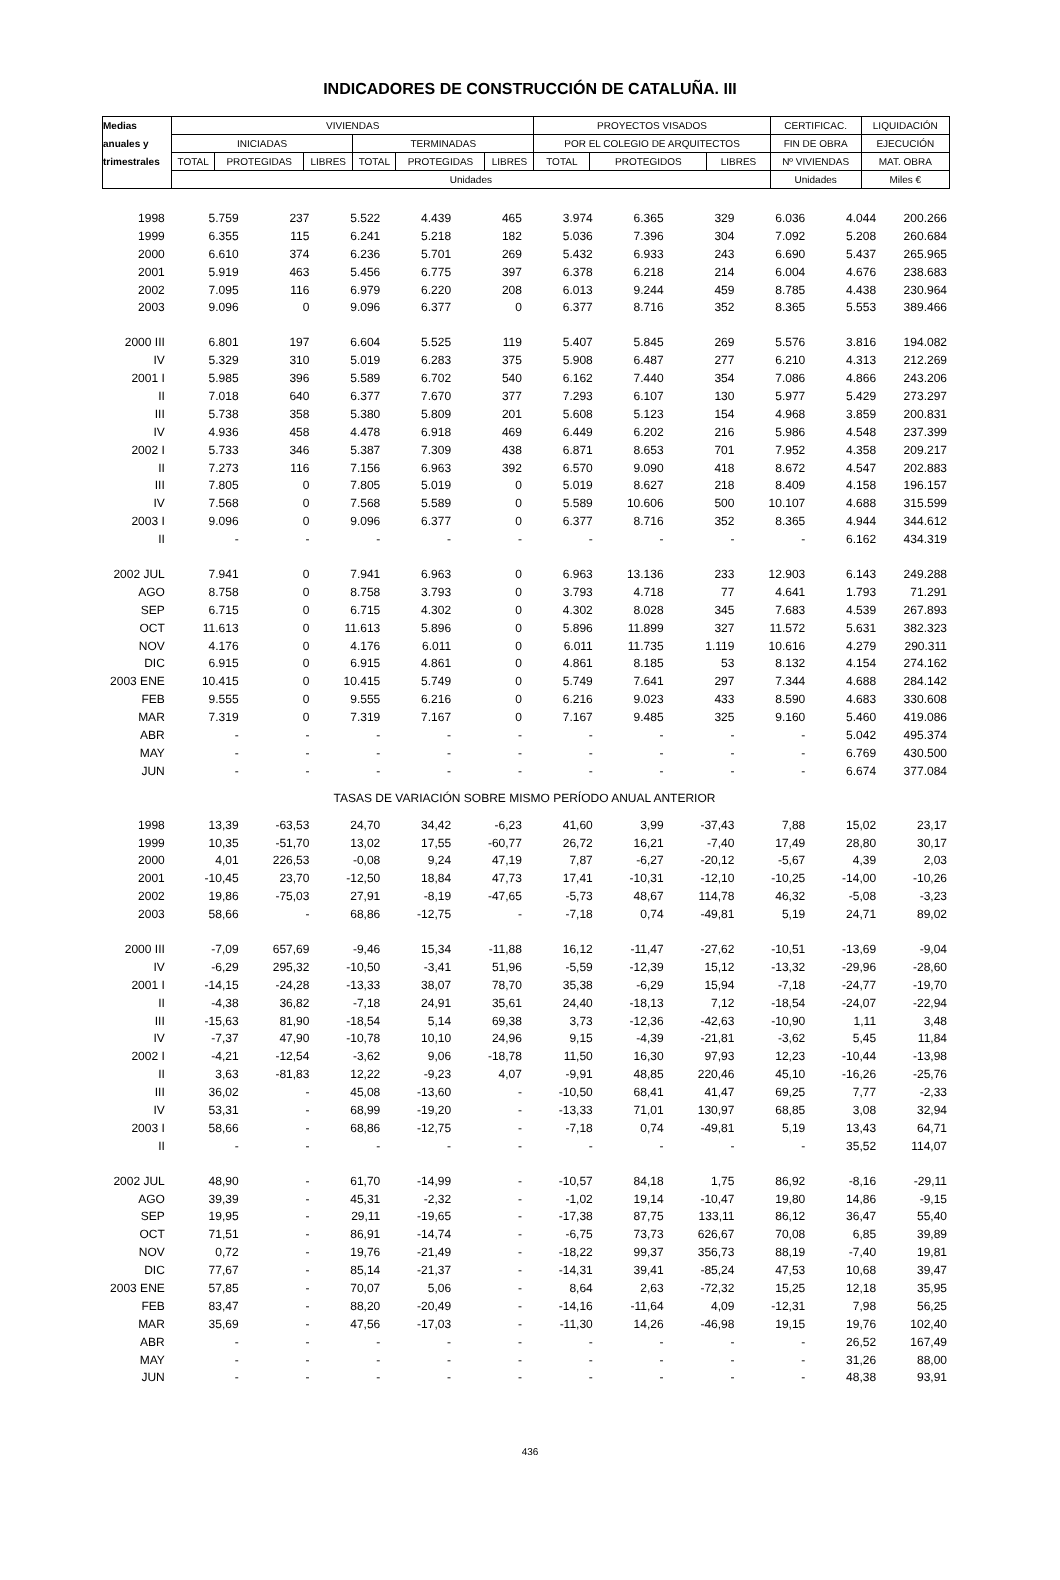INDICADORES DE CONSTRUCCIÓN DE CATALUÑA. III
| Medias | VIVIENDAS | | | | | | PROYECTOS VISADOS | | | CERTIFICAC. | LIQUIDACIÓN |
| anuales y | INICIADAS | | | TERMINADAS | | | POR EL COLEGIO DE ARQUITECTOS | | | FIN DE OBRA | EJECUCIÓN |
| trimestrales | TOTAL | PROTEGIDAS | LIBRES | TOTAL | PROTEGIDAS | LIBRES | TOTAL | PROTEGIDOS | LIBRES | Nº VIVIENDAS | MAT. OBRA |
| | Unidades | | | | | | | | | Unidades | Miles € |
| 1998 | 5.759 | 237 | 5.522 | 4.439 | 465 | 3.974 | 6.365 | 329 | 6.036 | 4.044 | 200.266 |
| 1999 | 6.355 | 115 | 6.241 | 5.218 | 182 | 5.036 | 7.396 | 304 | 7.092 | 5.208 | 260.684 |
| 2000 | 6.610 | 374 | 6.236 | 5.701 | 269 | 5.432 | 6.933 | 243 | 6.690 | 5.437 | 265.965 |
| 2001 | 5.919 | 463 | 5.456 | 6.775 | 397 | 6.378 | 6.218 | 214 | 6.004 | 4.676 | 238.683 |
| 2002 | 7.095 | 116 | 6.979 | 6.220 | 208 | 6.013 | 9.244 | 459 | 8.785 | 4.438 | 230.964 |
| 2003 | 9.096 | 0 | 9.096 | 6.377 | 0 | 6.377 | 8.716 | 352 | 8.365 | 5.553 | 389.466 |
| 2000 III | 6.801 | 197 | 6.604 | 5.525 | 119 | 5.407 | 5.845 | 269 | 5.576 | 3.816 | 194.082 |
| IV | 5.329 | 310 | 5.019 | 6.283 | 375 | 5.908 | 6.487 | 277 | 6.210 | 4.313 | 212.269 |
| 2001 I | 5.985 | 396 | 5.589 | 6.702 | 540 | 6.162 | 7.440 | 354 | 7.086 | 4.866 | 243.206 |
| II | 7.018 | 640 | 6.377 | 7.670 | 377 | 7.293 | 6.107 | 130 | 5.977 | 5.429 | 273.297 |
| III | 5.738 | 358 | 5.380 | 5.809 | 201 | 5.608 | 5.123 | 154 | 4.968 | 3.859 | 200.831 |
| IV | 4.936 | 458 | 4.478 | 6.918 | 469 | 6.449 | 6.202 | 216 | 5.986 | 4.548 | 237.399 |
| 2002 I | 5.733 | 346 | 5.387 | 7.309 | 438 | 6.871 | 8.653 | 701 | 7.952 | 4.358 | 209.217 |
| II | 7.273 | 116 | 7.156 | 6.963 | 392 | 6.570 | 9.090 | 418 | 8.672 | 4.547 | 202.883 |
| III | 7.805 | 0 | 7.805 | 5.019 | 0 | 5.019 | 8.627 | 218 | 8.409 | 4.158 | 196.157 |
| IV | 7.568 | 0 | 7.568 | 5.589 | 0 | 5.589 | 10.606 | 500 | 10.107 | 4.688 | 315.599 |
| 2003 I | 9.096 | 0 | 9.096 | 6.377 | 0 | 6.377 | 8.716 | 352 | 8.365 | 4.944 | 344.612 |
| II | - | - | - | - | - | - | - | - | - | 6.162 | 434.319 |
| 2002 JUL | 7.941 | 0 | 7.941 | 6.963 | 0 | 6.963 | 13.136 | 233 | 12.903 | 6.143 | 249.288 |
| AGO | 8.758 | 0 | 8.758 | 3.793 | 0 | 3.793 | 4.718 | 77 | 4.641 | 1.793 | 71.291 |
| SEP | 6.715 | 0 | 6.715 | 4.302 | 0 | 4.302 | 8.028 | 345 | 7.683 | 4.539 | 267.893 |
| OCT | 11.613 | 0 | 11.613 | 5.896 | 0 | 5.896 | 11.899 | 327 | 11.572 | 5.631 | 382.323 |
| NOV | 4.176 | 0 | 4.176 | 6.011 | 0 | 6.011 | 11.735 | 1.119 | 10.616 | 4.279 | 290.311 |
| DIC | 6.915 | 0 | 6.915 | 4.861 | 0 | 4.861 | 8.185 | 53 | 8.132 | 4.154 | 274.162 |
| 2003 ENE | 10.415 | 0 | 10.415 | 5.749 | 0 | 5.749 | 7.641 | 297 | 7.344 | 4.688 | 284.142 |
| FEB | 9.555 | 0 | 9.555 | 6.216 | 0 | 6.216 | 9.023 | 433 | 8.590 | 4.683 | 330.608 |
| MAR | 7.319 | 0 | 7.319 | 7.167 | 0 | 7.167 | 9.485 | 325 | 9.160 | 5.460 | 419.086 |
| ABR | - | - | - | - | - | - | - | - | - | 5.042 | 495.374 |
| MAY | - | - | - | - | - | - | - | - | - | 6.769 | 430.500 |
| JUN | - | - | - | - | - | - | - | - | - | 6.674 | 377.084 |
| TASAS DE VARIACIÓN SOBRE MISMO PERÍODO ANUAL ANTERIOR | | | | | | | | | | | |
| 1998 | 13,39 | -63,53 | 24,70 | 34,42 | -6,23 | 41,60 | 3,99 | -37,43 | 7,88 | 15,02 | 23,17 |
| 1999 | 10,35 | -51,70 | 13,02 | 17,55 | -60,77 | 26,72 | 16,21 | -7,40 | 17,49 | 28,80 | 30,17 |
| 2000 | 4,01 | 226,53 | -0,08 | 9,24 | 47,19 | 7,87 | -6,27 | -20,12 | -5,67 | 4,39 | 2,03 |
| 2001 | -10,45 | 23,70 | -12,50 | 18,84 | 47,73 | 17,41 | -10,31 | -12,10 | -10,25 | -14,00 | -10,26 |
| 2002 | 19,86 | -75,03 | 27,91 | -8,19 | -47,65 | -5,73 | 48,67 | 114,78 | 46,32 | -5,08 | -3,23 |
| 2003 | 58,66 | - | 68,86 | -12,75 | - | -7,18 | 0,74 | -49,81 | 5,19 | 24,71 | 89,02 |
| 2000 III | -7,09 | 657,69 | -9,46 | 15,34 | -11,88 | 16,12 | -11,47 | -27,62 | -10,51 | -13,69 | -9,04 |
| IV | -6,29 | 295,32 | -10,50 | -3,41 | 51,96 | -5,59 | -12,39 | 15,12 | -13,32 | -29,96 | -28,60 |
| 2001 I | -14,15 | -24,28 | -13,33 | 38,07 | 78,70 | 35,38 | -6,29 | 15,94 | -7,18 | -24,77 | -19,70 |
| II | -4,38 | 36,82 | -7,18 | 24,91 | 35,61 | 24,40 | -18,13 | 7,12 | -18,54 | -24,07 | -22,94 |
| III | -15,63 | 81,90 | -18,54 | 5,14 | 69,38 | 3,73 | -12,36 | -42,63 | -10,90 | 1,11 | 3,48 |
| IV | -7,37 | 47,90 | -10,78 | 10,10 | 24,96 | 9,15 | -4,39 | -21,81 | -3,62 | 5,45 | 11,84 |
| 2002 I | -4,21 | -12,54 | -3,62 | 9,06 | -18,78 | 11,50 | 16,30 | 97,93 | 12,23 | -10,44 | -13,98 |
| II | 3,63 | -81,83 | 12,22 | -9,23 | 4,07 | -9,91 | 48,85 | 220,46 | 45,10 | -16,26 | -25,76 |
| III | 36,02 | - | 45,08 | -13,60 | - | -10,50 | 68,41 | 41,47 | 69,25 | 7,77 | -2,33 |
| IV | 53,31 | - | 68,99 | -19,20 | - | -13,33 | 71,01 | 130,97 | 68,85 | 3,08 | 32,94 |
| 2003 I | 58,66 | - | 68,86 | -12,75 | - | -7,18 | 0,74 | -49,81 | 5,19 | 13,43 | 64,71 |
| II | - | - | - | - | - | - | - | - | - | 35,52 | 114,07 |
| 2002 JUL | 48,90 | - | 61,70 | -14,99 | - | -10,57 | 84,18 | 1,75 | 86,92 | -8,16 | -29,11 |
| AGO | 39,39 | - | 45,31 | -2,32 | - | -1,02 | 19,14 | -10,47 | 19,80 | 14,86 | -9,15 |
| SEP | 19,95 | - | 29,11 | -19,65 | - | -17,38 | 87,75 | 133,11 | 86,12 | 36,47 | 55,40 |
| OCT | 71,51 | - | 86,91 | -14,74 | - | -6,75 | 73,73 | 626,67 | 70,08 | 6,85 | 39,89 |
| NOV | 0,72 | - | 19,76 | -21,49 | - | -18,22 | 99,37 | 356,73 | 88,19 | -7,40 | 19,81 |
| DIC | 77,67 | - | 85,14 | -21,37 | - | -14,31 | 39,41 | -85,24 | 47,53 | 10,68 | 39,47 |
| 2003 ENE | 57,85 | - | 70,07 | 5,06 | - | 8,64 | 2,63 | -72,32 | 15,25 | 12,18 | 35,95 |
| FEB | 83,47 | - | 88,20 | -20,49 | - | -14,16 | -11,64 | 4,09 | -12,31 | 7,98 | 56,25 |
| MAR | 35,69 | - | 47,56 | -17,03 | - | -11,30 | 14,26 | -46,98 | 19,15 | 19,76 | 102,40 |
| ABR | - | - | - | - | - | - | - | - | - | 26,52 | 167,49 |
| MAY | - | - | - | - | - | - | - | - | - | 31,26 | 88,00 |
| JUN | - | - | - | - | - | - | - | - | - | 48,38 | 93,91 |
436